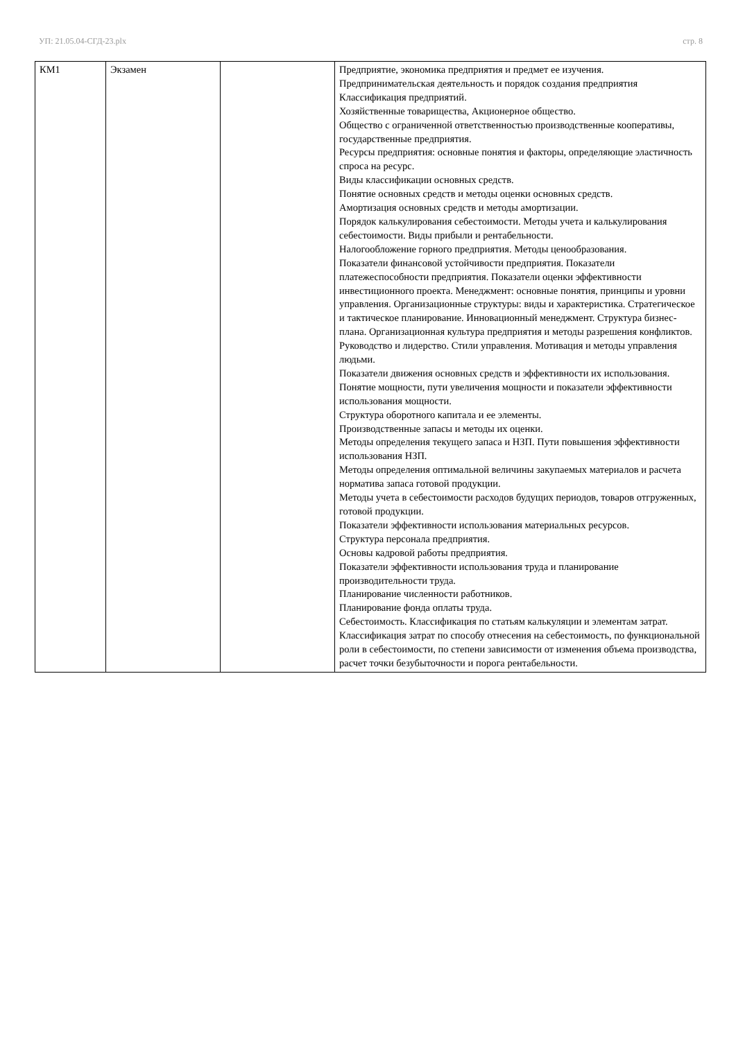УП: 21.05.04-СГД-23.plx стр. 8
| КМ1 | Экзамен | | Предприятие, экономика предприятия и предмет ее изучения. Предпринимательская деятельность и порядок создания предприятия Классификация предприятий. Хозяйственные товарищества, Акционерное общество. Общество с ограниченной ответственностью производственные кооперативы, государственные предприятия. Ресурсы предприятия: основные понятия и факторы, определяющие эластичность спроса на ресурс. Виды классификации основных средств. Понятие основных средств и методы оценки основных средств. Амортизация основных средств и методы амортизации. Порядок калькулирования себестоимости. Методы учета и калькулирования себестоимости. Виды прибыли и рентабельности. Налогообложение горного предприятия. Методы ценообразования. Показатели финансовой устойчивости предприятия. Показатели платежеспособности предприятия. Показатели оценки эффективности инвестиционного проекта. Менеджмент: основные понятия, принципы и уровни управления. Организационные структуры: виды и характеристика. Стратегическое и тактическое планирование. Инновационный менеджмент. Структура бизнес-плана. Организационная культура предприятия и методы разрешения конфликтов. Руководство и лидерство. Стили управления. Мотивация и методы управления людьми. Показатели движения основных средств и эффективности их использования. Понятие мощности, пути увеличения мощности и показатели эффективности использования мощности. Структура оборотного капитала и ее элементы. Производственные запасы и методы их оценки. Методы определения текущего запаса и НЗП. Пути повышения эффективности использования НЗП. Методы определения оптимальной величины закупаемых материалов и расчета норматива запаса готовой продукции. Методы учета в себестоимости расходов будущих периодов, товаров отгруженных, готовой продукции. Показатели эффективности использования материальных ресурсов. Структура персонала предприятия. Основы кадровой работы предприятия. Показатели эффективности использования труда и планирование производительности труда. Планирование численности работников. Планирование фонда оплаты труда. Себестоимость. Классификация по статьям калькуляции и элементам затрат. Классификация затрат по способу отнесения на себестоимость, по функциональной роли в себестоимости, по степени зависимости от изменения объема производства, расчет точки безубыточности и порога рентабельности. |